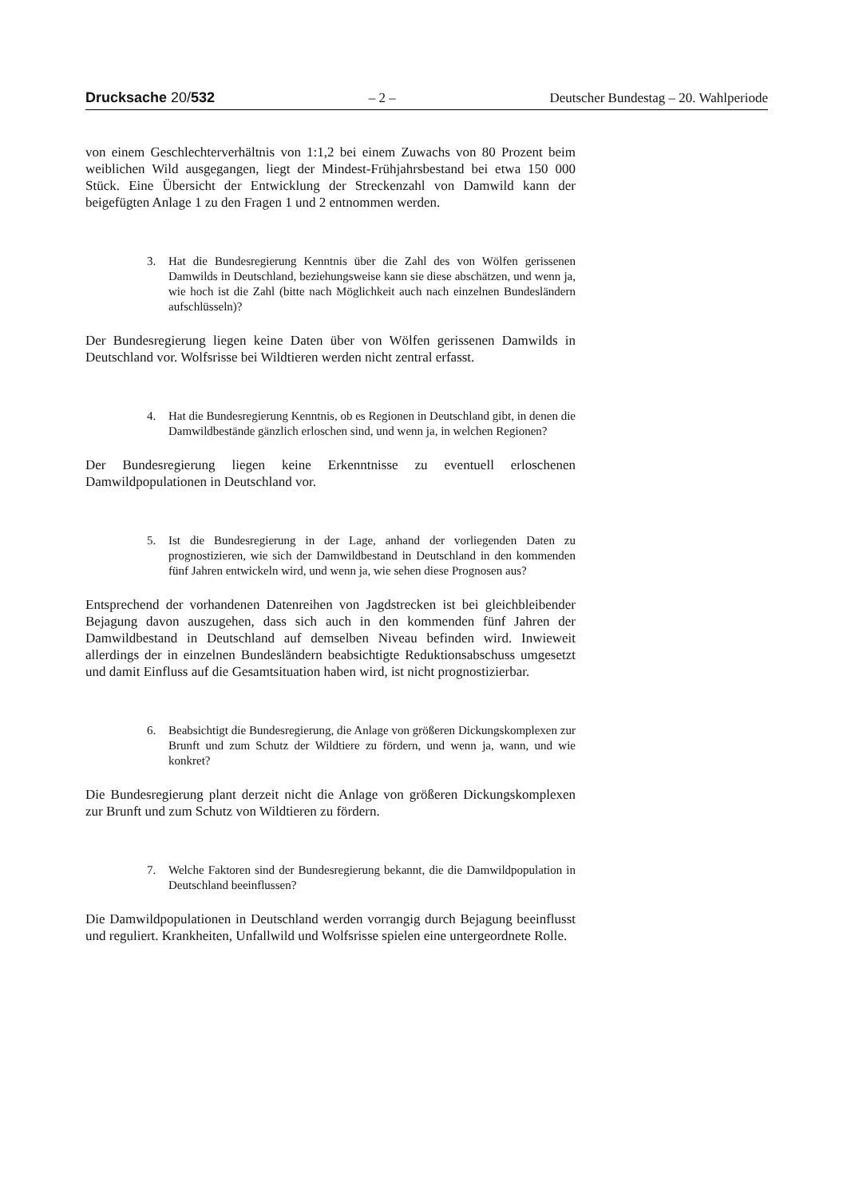Drucksache 20/532 – 2 – Deutscher Bundestag – 20. Wahlperiode
von einem Geschlechterverhältnis von 1:1,2 bei einem Zuwachs von 80 Prozent beim weiblichen Wild ausgegangen, liegt der Mindest-Frühjahrsbestand bei etwa 150 000 Stück. Eine Übersicht der Entwicklung der Streckenzahl von Damwild kann der beigefügten Anlage 1 zu den Fragen 1 und 2 entnommen werden.
3. Hat die Bundesregierung Kenntnis über die Zahl des von Wölfen gerissenen Damwilds in Deutschland, beziehungsweise kann sie diese abschätzen, und wenn ja, wie hoch ist die Zahl (bitte nach Möglichkeit auch nach einzelnen Bundesländern aufschlüsseln)?
Der Bundesregierung liegen keine Daten über von Wölfen gerissenen Damwilds in Deutschland vor. Wolfsrisse bei Wildtieren werden nicht zentral erfasst.
4. Hat die Bundesregierung Kenntnis, ob es Regionen in Deutschland gibt, in denen die Damwildbestände gänzlich erloschen sind, und wenn ja, in welchen Regionen?
Der Bundesregierung liegen keine Erkenntnisse zu eventuell erloschenen Damwildpopulationen in Deutschland vor.
5. Ist die Bundesregierung in der Lage, anhand der vorliegenden Daten zu prognostizieren, wie sich der Damwildbestand in Deutschland in den kommenden fünf Jahren entwickeln wird, und wenn ja, wie sehen diese Prognosen aus?
Entsprechend der vorhandenen Datenreihen von Jagdstrecken ist bei gleichbleibender Bejagung davon auszugehen, dass sich auch in den kommenden fünf Jahren der Damwildbestand in Deutschland auf demselben Niveau befinden wird. Inwieweit allerdings der in einzelnen Bundesländern beabsichtigte Reduktionsabschuss umgesetzt und damit Einfluss auf die Gesamtsituation haben wird, ist nicht prognostizierbar.
6. Beabsichtigt die Bundesregierung, die Anlage von größeren Dickungskomplexen zur Brunft und zum Schutz der Wildtiere zu fördern, und wenn ja, wann, und wie konkret?
Die Bundesregierung plant derzeit nicht die Anlage von größeren Dickungskomplexen zur Brunft und zum Schutz von Wildtieren zu fördern.
7. Welche Faktoren sind der Bundesregierung bekannt, die die Damwildpopulation in Deutschland beeinflussen?
Die Damwildpopulationen in Deutschland werden vorrangig durch Bejagung beeinflusst und reguliert. Krankheiten, Unfallwild und Wolfsrisse spielen eine untergeordnete Rolle.